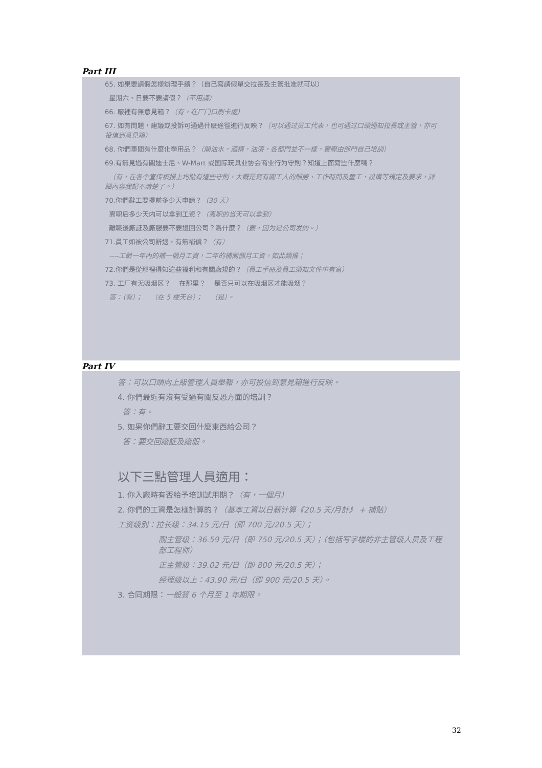Part III
65. 如果要請假怎樣辦理手續？（自己寫請假單交拉長及主管批准就可以）
星期六、日要不要請假？（不用請）
66. 廠裡有無意見箱？（有，在厂门口刷卡處）
67. 如有問題，建議或投訴可通過什麼途徑進行反映？（可以通过员工代表，也可通过口頭通知拉長或主管，亦可投信到意見箱）
68. 你們車間有什麼化學用品？（開油水，酒精，油漆，各部門並不一樣，實際由部門自己培訓）
69.有無見過有關迪士尼、W-Mart 或国际玩具业协会商业行为守則？知道上面寫些什麼嗎？
（有，在各个宣传板报上均貼有這些守則，大概是寫有關工人的酬勞、工作時間及童工、設備等規定及要求，詳細內容我記不清楚了。）
70.你們辭工要提前多少天申請？（30 天）
离职后多少天内可以拿到工资？（离职的当天可以拿到）
離職後廠証及廠服要不要退回公司？爲什麼？（要，因为是公司发的。）
71.員工如被公司辭退，有無補償？（有）
----工齡一年內的補一個月工資，二年的補兩個月工資，如此類推；
72.你們是從那裡得知這些福利和有關廠規的？（員工手冊及員工須知文件中有寫）
73. 工厂有无吸烟区？ 在那里？ 是否只可以在吸烟区才能吸烟？
答：（有）； （在 5 楼天台）； （是）。
Part IV
答：可以口頭向上級管理人員舉報，亦可投信到意見箱進行反映。
4. 你們最近有沒有受過有關反恐方面的培訓？
答：有。
5. 如果你們辭工要交回什麼東西給公司？
答：要交回廠証及廠服。
以下三點管理人員適用：
1. 你入廠時有否給予培訓試用期？（有，一個月）
2. 你們的工資是怎樣計算的？（基本工資以日薪计算《20.5 天/月計》 + 補貼）
工资级别：拉长级：34.15 元/日（即 700 元/20.5 天）；
副主管级：36.59 元/日（即 750 元/20.5 天）；（包括写字楼的非主管级人员及工程部工程师）
正主管级：39.02 元/日（即 800 元/20.5 天）；
经理级以上：43.90 元/日（即 900 元/20.5 天）。
3. 合同期限：一般簽 6 个月至 1 年期限。
32